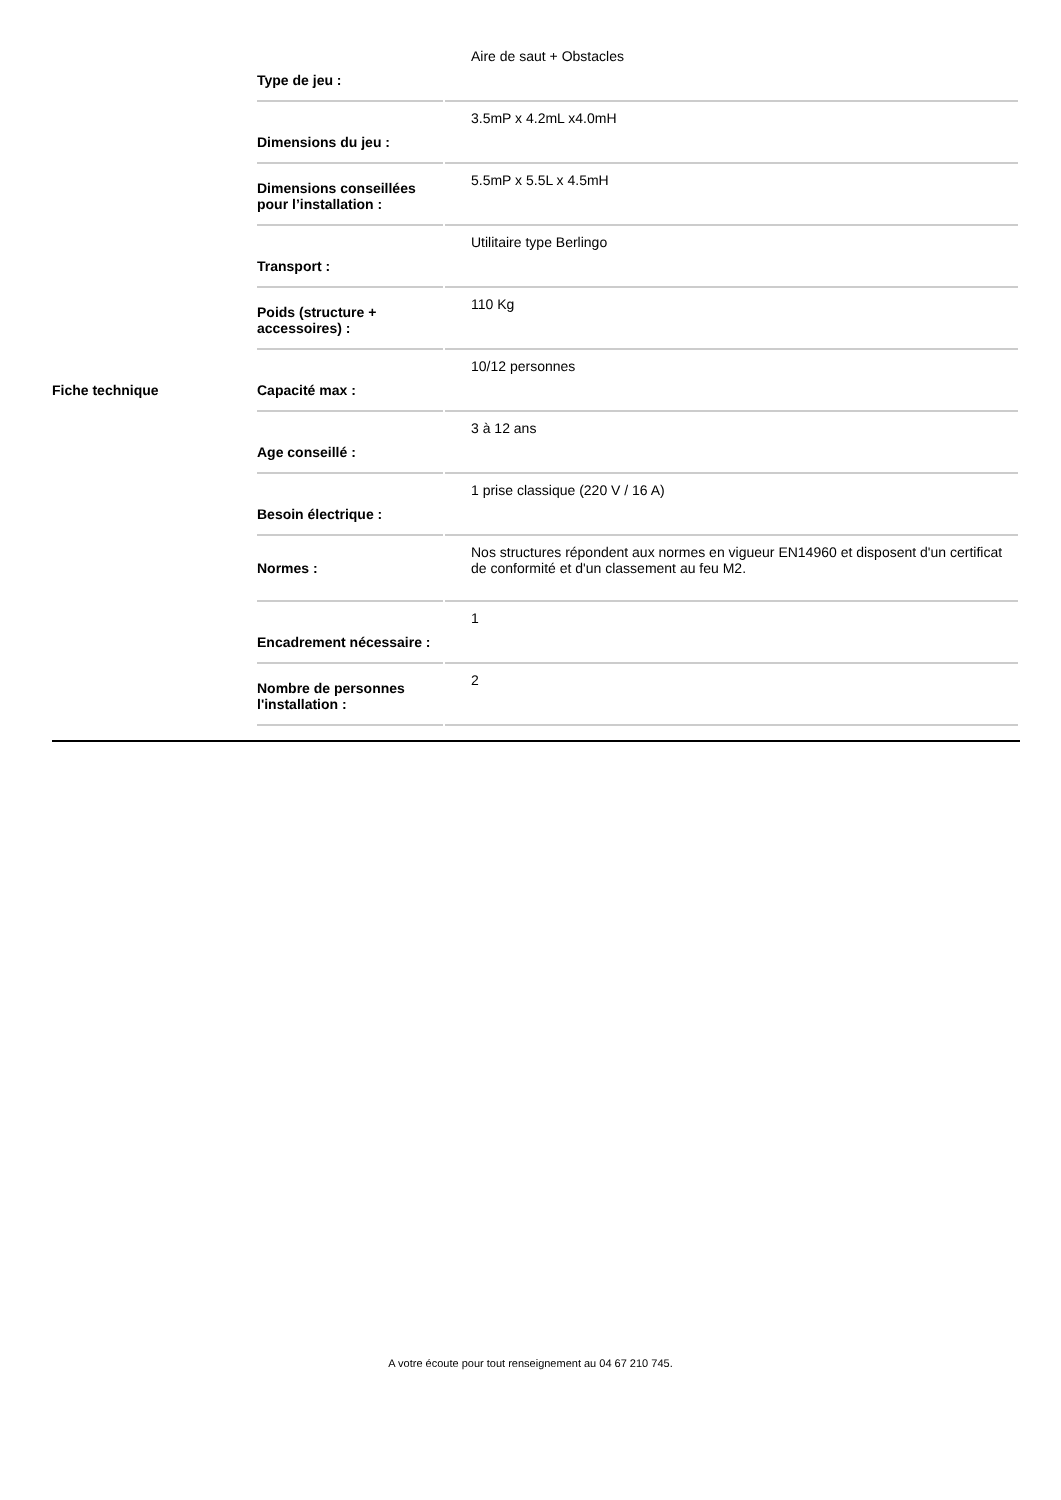| Fiche technique | / Type de jeu : / Aire de saut + Obstacles / / Dimensions du jeu : / 3.5mP x 4.2mL x4.0mH / / Dimensions conseillées pour l’installation : / 5.5mP x 5.5L x 4.5mH / / Transport : / Utilitaire type Berlingo / / Poids (structure + accessoires) : / 110 Kg / / Capacité max : / 10/12 personnes / / Age conseillé : / 3 à 12 ans / / Besoin électrique : / 1 prise classique (220 V / 16 A) / / Normes : / Nos structures répondent aux normes en vigueur EN14960 et disposent d'un certificat de conformité et d'un classement au feu M2. / / Encadrement nécessaire : / 1 / / Nombre de personnes l'installation : / 2 / |
A votre écoute pour tout renseignement au 04 67 210 745.